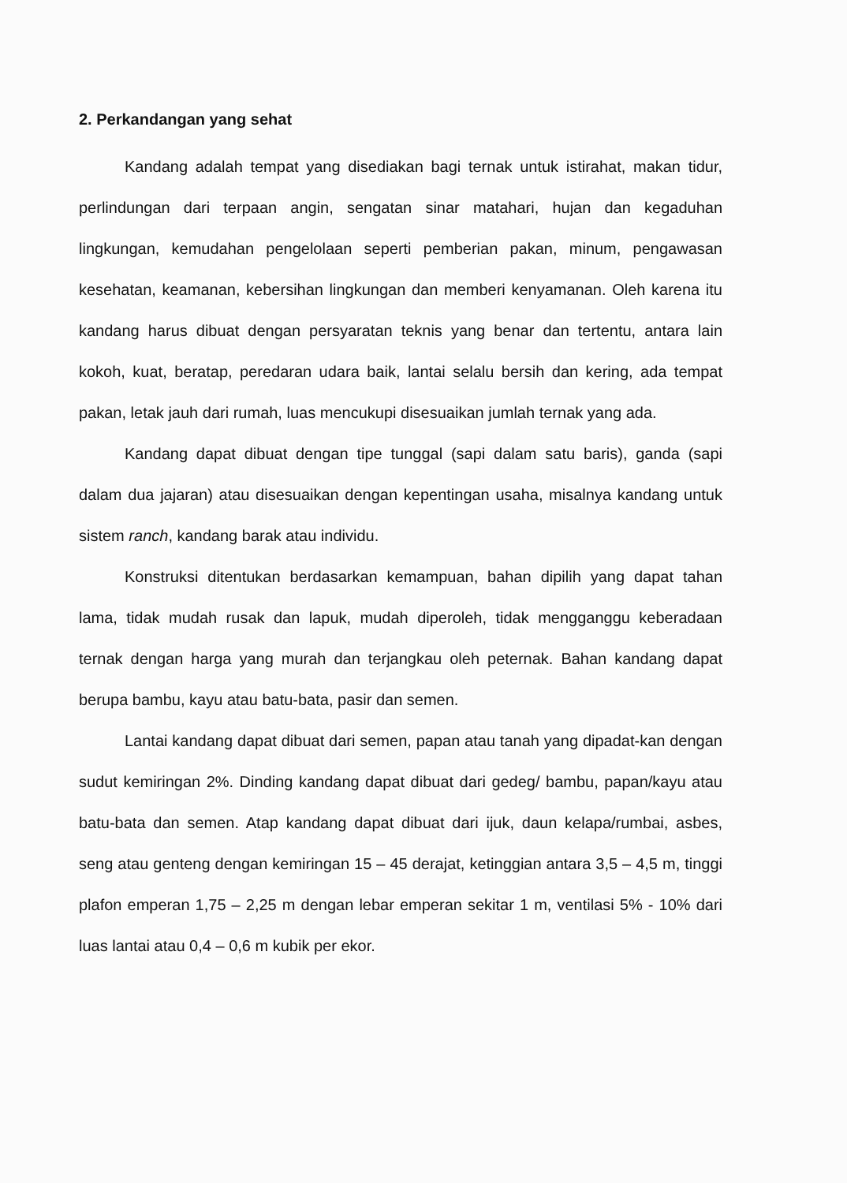2. Perkandangan yang sehat
Kandang adalah tempat yang disediakan bagi ternak untuk istirahat, makan tidur, perlindungan dari terpaan angin, sengatan sinar matahari, hujan dan kegaduhan lingkungan, kemudahan pengelolaan seperti pemberian pakan, minum, pengawasan kesehatan, keamanan, kebersihan lingkungan dan memberi kenyamanan. Oleh karena itu kandang harus dibuat dengan persyaratan teknis yang benar dan tertentu, antara lain kokoh, kuat, beratap, peredaran udara baik, lantai selalu bersih dan kering, ada tempat pakan, letak jauh dari rumah, luas mencukupi disesuaikan jumlah ternak yang ada.
Kandang dapat dibuat dengan tipe tunggal (sapi dalam satu baris), ganda (sapi dalam dua jajaran) atau disesuaikan dengan kepentingan usaha, misalnya kandang untuk sistem ranch, kandang barak atau individu.
Konstruksi ditentukan berdasarkan kemampuan, bahan dipilih yang dapat tahan lama, tidak mudah rusak dan lapuk, mudah diperoleh, tidak mengganggu keberadaan ternak dengan harga yang murah dan terjangkau oleh peternak. Bahan kandang dapat berupa bambu, kayu atau batu-bata, pasir dan semen.
Lantai kandang dapat dibuat dari semen, papan atau tanah yang dipadat-kan dengan sudut kemiringan 2%. Dinding kandang dapat dibuat dari gedeg/ bambu, papan/kayu atau batu-bata dan semen. Atap kandang dapat dibuat dari ijuk, daun kelapa/rumbai, asbes, seng atau genteng dengan kemiringan 15 – 45 derajat, ketinggian antara 3,5 – 4,5 m, tinggi plafon emperan 1,75 – 2,25 m dengan lebar emperan sekitar 1 m, ventilasi 5% - 10% dari luas lantai atau 0,4 – 0,6 m kubik per ekor.